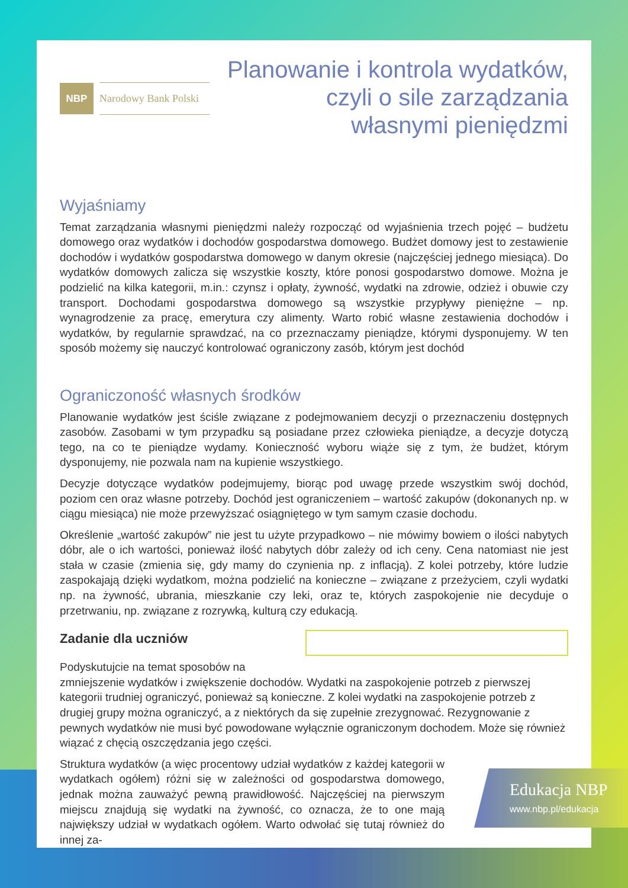NBP
Narodowy Bank Polski
Planowanie i kontrola wydatków,
czyli o sile zarządzania
własnymi pieniędzmi
Wyjaśniamy
Temat zarządzania własnymi pieniędzmi należy rozpocząć od wyjaśnienia trzech pojęć – budżetu domowego oraz wydatków i dochodów gospodarstwa domowego. Budżet domowy jest to zestawienie dochodów i wydatków gospodarstwa domowego w danym okresie (najczęściej jednego miesiąca). Do wydatków domowych zalicza się wszystkie koszty, które ponosi gospodarstwo domowe. Można je podzielić na kilka kategorii, m.in.: czynsz i opłaty, żywność, wydatki na zdrowie, odzież i obuwie czy transport. Dochodami gospodarstwa domowego są wszystkie przypływy pieniężne – np. wynagrodzenie za pracę, emerytura czy alimenty. Warto robić własne zestawienia dochodów i wydatków, by regularnie sprawdzać, na co przeznaczamy pieniądze, którymi dysponujemy. W ten sposób możemy się nauczyć kontrolować ograniczony zasób, którym jest dochód
Ograniczoność własnych środków
Planowanie wydatków jest ściśle związane z podejmowaniem decyzji o przeznaczeniu dostępnych zasobów. Zasobami w tym przypadku są posiadane przez człowieka pieniądze, a decyzje dotyczą tego, na co te pieniądze wydamy. Konieczność wyboru wiąże się z tym, że budżet, którym dysponujemy, nie pozwala nam na kupienie wszystkiego.
Decyzje dotyczące wydatków podejmujemy, biorąc pod uwagę przede wszystkim swój dochód, poziom cen oraz własne potrzeby. Dochód jest ograniczeniem – wartość zakupów (dokonanych np. w ciągu miesiąca) nie może przewyższać osiągniętego w tym samym czasie dochodu.
Określenie „wartość zakupów” nie jest tu użyte przypadkowo – nie mówimy bowiem o ilości nabytych dóbr, ale o ich wartości, ponieważ ilość nabytych dóbr zależy od ich ceny. Cena natomiast nie jest stała w czasie (zmienia się, gdy mamy do czynienia np. z inflacją). Z kolei potrzeby, które ludzie zaspokajają dzięki wydatkom, można podzielić na konieczne – związane z przeżyciem, czyli wydatki np. na żywność, ubrania, mieszkanie czy leki, oraz te, których zaspokojenie nie decyduje o przetrwaniu, np. związane z rozrywką, kulturą czy edukacją.
Zadanie dla uczniów
Podyskutujcie na temat sposobów na zmniejszenie wydatków i zwiększenie dochodów. Wydatki na zaspokojenie potrzeb z pierwszej kategorii trudniej ograniczyć, ponieważ są konieczne. Z kolei wydatki na zaspokojenie potrzeb z drugiej grupy można ograniczyć, a z niektórych da się zupełnie zrezygnować. Rezygnowanie z pewnych wydatków nie musi być powodowane wyłącznie ograniczonym dochodem. Może się również wiązać z chęcią oszczędzania jego części.
Struktura wydatków (a więc procentowy udział wydatków z każdej kategorii w wydatkach ogółem) różni się w zależności od gospodarstwa domowego, jednak można zauważyć pewną prawidłowość. Najczęściej na pierwszym miejscu znajdują się wydatki na żywność, co oznacza, że to one mają największy udział w wydatkach ogółem. Warto odwołać się tutaj również do innej za-
Edukacja NBP
www.nbp.pl/edukacja